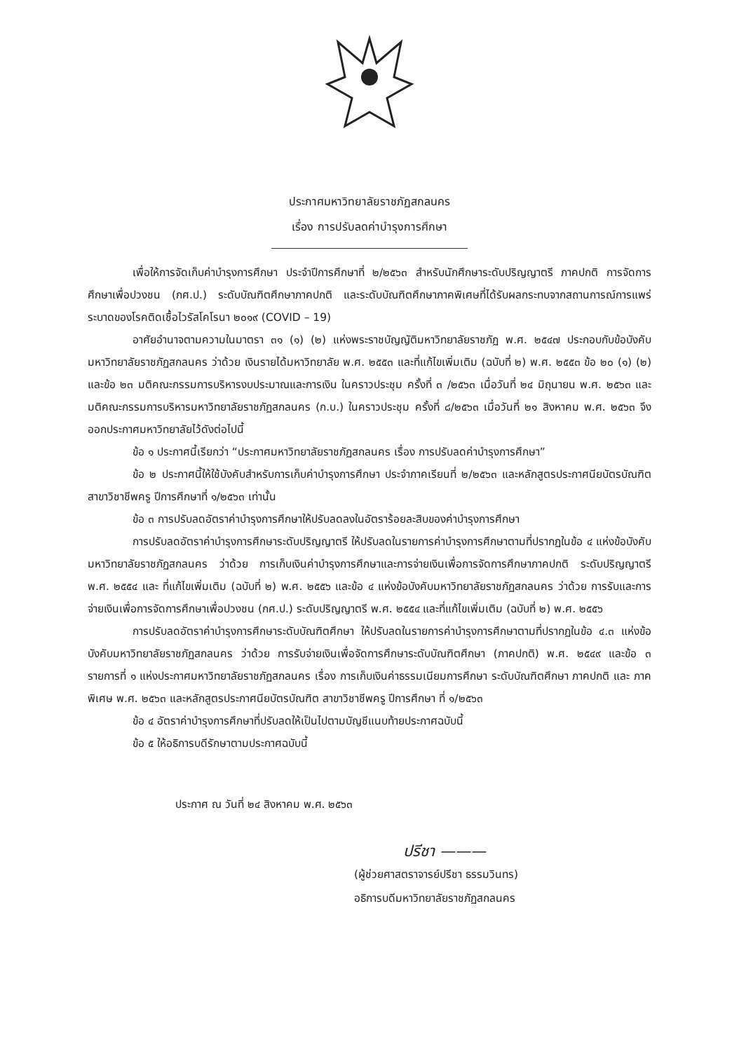ประกาศมหาวิทยาลัยราชภัฏสกลนคร
เรื่อง การปรับลดค่าบำรุงการศึกษา
เพื่อให้การจัดเก็บค่าบำรุงการศึกษา ประจำปีการศึกษาที่ ๒/๒๕๖๓ สำหรับนักศึกษาระดับปริญญาตรี ภาคปกติ การจัดการศึกษาเพื่อปวงชน (กศ.ป.) ระดับบัณฑิตศึกษาภาคปกติ และระดับบัณฑิตศึกษาภาคพิเศษที่ได้รับผลกระทบจากสถานการณ์การแพร่ระบาดของโรคติดเชื้อไวรัสโคโรนา ๒๐๑๙ (COVID – 19)
อาศัยอำนาจตามความในมาตรา ๓๑ (๑) (๒) แห่งพระราชบัญญัติมหาวิทยาลัยราชภัฏ พ.ศ. ๒๕๔๗ ประกอบกับข้อบังคับมหาวิทยาลัยราชภัฏสกลนคร ว่าด้วย เงินรายได้มหาวิทยาลัย พ.ศ. ๒๕๕๓ และที่แก้ไขเพิ่มเติม (ฉบับที่ ๒) พ.ศ. ๒๕๕๓ ข้อ ๒๐ (๑) (๒) และข้อ ๒๓ มติคณะกรรมการบริหารงบประมาณและการเงิน ในคราวประชุม ครั้งที่ ๓ /๒๕๖๓ เมื่อวันที่ ๒๔ มิถุนายน พ.ศ. ๒๕๖๓ และมติคณะกรรมการบริหารมหาวิทยาลัยราชภัฏสกลนคร (ก.บ.) ในคราวประชุม ครั้งที่ ๘/๒๕๖๓ เมื่อวันที่ ๒๑ สิงหาคม พ.ศ. ๒๕๖๓ จึงออกประกาศมหาวิทยาลัยไว้ดังต่อไปนี้
ข้อ ๑ ประกาศนี้เรียกว่า “ประกาศมหาวิทยาลัยราชภัฏสกลนคร เรื่อง การปรับลดค่าบำรุงการศึกษา”
ข้อ ๒ ประกาศนี้ให้ใช้บังคับสำหรับการเก็บค่าบำรุงการศึกษา ประจำภาคเรียนที่ ๒/๒๕๖๓ และหลักสูตรประกาศนียบัตรบัณฑิต สาขาวิชาชีพครู ปีการศึกษาที่ ๑/๒๕๖๓ เท่านั้น
ข้อ ๓ การปรับลดอัตราค่าบำรุงการศึกษาให้ปรับลดลงในอัตราร้อยละสิบของค่าบำรุงการศึกษา
การปรับลดอัตราค่าบำรุงการศึกษาระดับปริญญาตรี ให้ปรับลดในรายการค่าบำรุงการศึกษาตามที่ปรากฏในข้อ ๔ แห่งข้อบังคับมหาวิทยาลัยราชภัฏสกลนคร ว่าด้วย การเก็บเงินค่าบำรุงการศึกษาและการจ่ายเงินเพื่อการจัดการศึกษาภาคปกติ ระดับปริญญาตรี พ.ศ. ๒๕๕๔ และ ที่แก้ไขเพิ่มเติม (ฉบับที่ ๒) พ.ศ. ๒๕๕๖ และข้อ ๔ แห่งข้อบังคับมหาวิทยาลัยราชภัฏสกลนคร ว่าด้วย การรับและการจ่ายเงินเพื่อการจัดการศึกษาเพื่อปวงชน (กศ.ป.) ระดับปริญญาตรี พ.ศ. ๒๕๕๔ และที่แก้ไขเพิ่มเติม (ฉบับที่ ๒) พ.ศ. ๒๕๕๖
การปรับลดอัตราค่าบำรุงการศึกษาระดับบัณฑิตศึกษา ให้ปรับลดในรายการค่าบำรุงการศึกษาตามที่ปรากฏในข้อ ๔.๓ แห่งข้อบังคับมหาวิทยาลัยราชภัฏสกลนคร ว่าด้วย การรับจ่ายเงินเพื่อจัดการศึกษาระดับบัณฑิตศึกษา (ภาคปกติ) พ.ศ. ๒๕๔๙ และข้อ ๓ รายการที่ ๑ แห่งประกาศมหาวิทยาลัยราชภัฏสกลนคร เรื่อง การเก็บเงินค่าธรรมเนียมการศึกษา ระดับบัณฑิตศึกษา ภาคปกติ และ ภาคพิเศษ พ.ศ. ๒๕๖๓ และหลักสูตรประกาศนียบัตรบัณฑิต สาขาวิชาชีพครู ปีการศึกษา ที่ ๑/๒๕๖๓
ข้อ ๔ อัตราค่าบำรุงการศึกษาที่ปรับลดให้เป็นไปตามบัญชีแนบท้ายประกาศฉบับนี้
ข้อ ๕ ให้อธิการบดีรักษาตามประกาศฉบับนี้
ประกาศ ณ วันที่ ๒๔ สิงหาคม พ.ศ. ๒๕๖๓
ปรีชา ———
(ผู้ช่วยศาสตราจารย์ปรีชา ธรรมวินทร)
อธิการบดีมหาวิทยาลัยราชภัฏสกลนคร